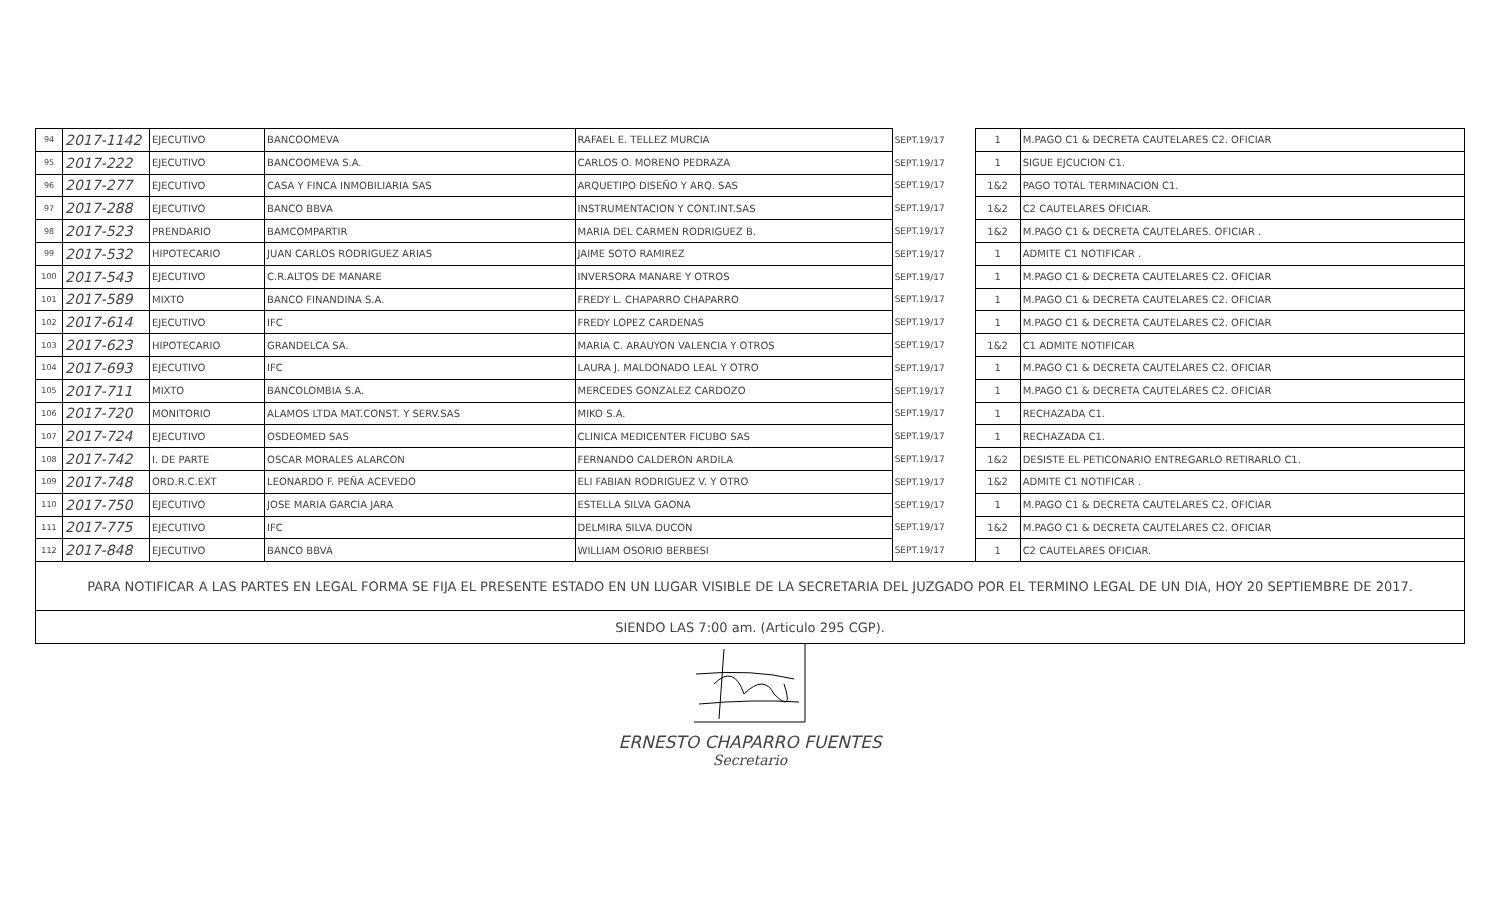| 94 | 2017-1142 | EJECUTIVO | BANCOOMEVA | RAFAEL E. TELLEZ MURCIA | SEPT.19/17 | 1 | M.PAGO C1 & DECRETA CAUTELARES C2. OFICIAR |
| 95 | 2017-222 | EJECUTIVO | BANCOOMEVA S.A. | CARLOS O. MORENO PEDRAZA | SEPT.19/17 | 1 | SIGUE EJCUCION C1. |
| 96 | 2017-277 | EJECUTIVO | CASA Y FINCA INMOBILIARIA SAS | ARQUETIPO DISEÑO Y ARQ. SAS | SEPT.19/17 | 1&2 | PAGO TOTAL TERMINACION C1. |
| 97 | 2017-288 | EJECUTIVO | BANCO BBVA | INSTRUMENTACION Y CONT.INT.SAS | SEPT.19/17 | 1&2 | C2 CAUTELARES OFICIAR. |
| 98 | 2017-523 | PRENDARIO | BAMCOMPARTIR | MARIA DEL CARMEN RODRIGUEZ B. | SEPT.19/17 | 1&2 | M.PAGO C1 & DECRETA CAUTELARES. OFICIAR . |
| 99 | 2017-532 | HIPOTECARIO | JUAN CARLOS RODRIGUEZ ARIAS | JAIME SOTO RAMIREZ | SEPT.19/17 | 1 | ADMITE C1 NOTIFICAR . |
| 100 | 2017-543 | EJECUTIVO | C.R.ALTOS DE MANARE | INVERSORA MANARE Y OTROS | SEPT.19/17 | 1 | M.PAGO C1 & DECRETA CAUTELARES C2. OFICIAR |
| 101 | 2017-589 | MIXTO | BANCO FINANDINA S.A. | FREDY L. CHAPARRO CHAPARRO | SEPT.19/17 | 1 | M.PAGO C1 & DECRETA CAUTELARES C2. OFICIAR |
| 102 | 2017-614 | EJECUTIVO | IFC | FREDY LOPEZ CARDENAS | SEPT.19/17 | 1 | M.PAGO C1 & DECRETA CAUTELARES C2. OFICIAR |
| 103 | 2017-623 | HIPOTECARIO | GRANDELCA SA. | MARIA C. ARAUYON VALENCIA Y OTROS | SEPT.19/17 | 1&2 | C1 ADMITE NOTIFICAR |
| 104 | 2017-693 | EJECUTIVO | IFC | LAURA J. MALDONADO LEAL Y OTRO | SEPT.19/17 | 1 | M.PAGO C1 & DECRETA CAUTELARES C2. OFICIAR |
| 105 | 2017-711 | MIXTO | BANCOLOMBIA S.A. | MERCEDES GONZALEZ CARDOZO | SEPT.19/17 | 1 | M.PAGO C1 & DECRETA CAUTELARES C2. OFICIAR |
| 106 | 2017-720 | MONITORIO | ALAMOS LTDA MAT.CONST. Y SERV.SAS | MIKO S.A. | SEPT.19/17 | 1 | RECHAZADA C1. |
| 107 | 2017-724 | EJECUTIVO | OSDEOMED SAS | CLINICA MEDICENTER FICUBO SAS | SEPT.19/17 | 1 | RECHAZADA C1. |
| 108 | 2017-742 | I. DE PARTE | OSCAR MORALES ALARCON | FERNANDO CALDERON ARDILA | SEPT.19/17 | 1&2 | DESISTE EL PETICONARIO ENTREGARLO RETIRARLO C1. |
| 109 | 2017-748 | ORD.R.C.EXT | LEONARDO F. PEÑA ACEVEDO | ELI FABIAN RODRIGUEZ V. Y OTRO | SEPT.19/17 | 1&2 | ADMITE C1 NOTIFICAR . |
| 110 | 2017-750 | EJECUTIVO | JOSE MARIA GARCIA JARA | ESTELLA SILVA GAONA | SEPT.19/17 | 1 | M.PAGO C1 & DECRETA CAUTELARES C2. OFICIAR |
| 111 | 2017-775 | EJECUTIVO | IFC | DELMIRA SILVA DUCON | SEPT.19/17 | 1&2 | M.PAGO C1 & DECRETA CAUTELARES C2. OFICIAR |
| 112 | 2017-848 | EJECUTIVO | BANCO BBVA | WILLIAM OSORIO BERBESI | SEPT.19/17 | 1 | C2 CAUTELARES OFICIAR. |
| PARA NOTIFICAR A LAS PARTES EN LEGAL FORMA SE FIJA EL PRESENTE ESTADO EN UN LUGAR VISIBLE DE LA SECRETARIA DEL JUZGADO POR EL TERMINO LEGAL DE UN DIA, HOY 20 SEPTIEMBRE DE 2017. | | | | | | | |
| SIENDO LAS 7:00 am. (Articulo 295 CGP). | | | | | | | |
ERNESTO CHAPARRO FUENTES
Secretario